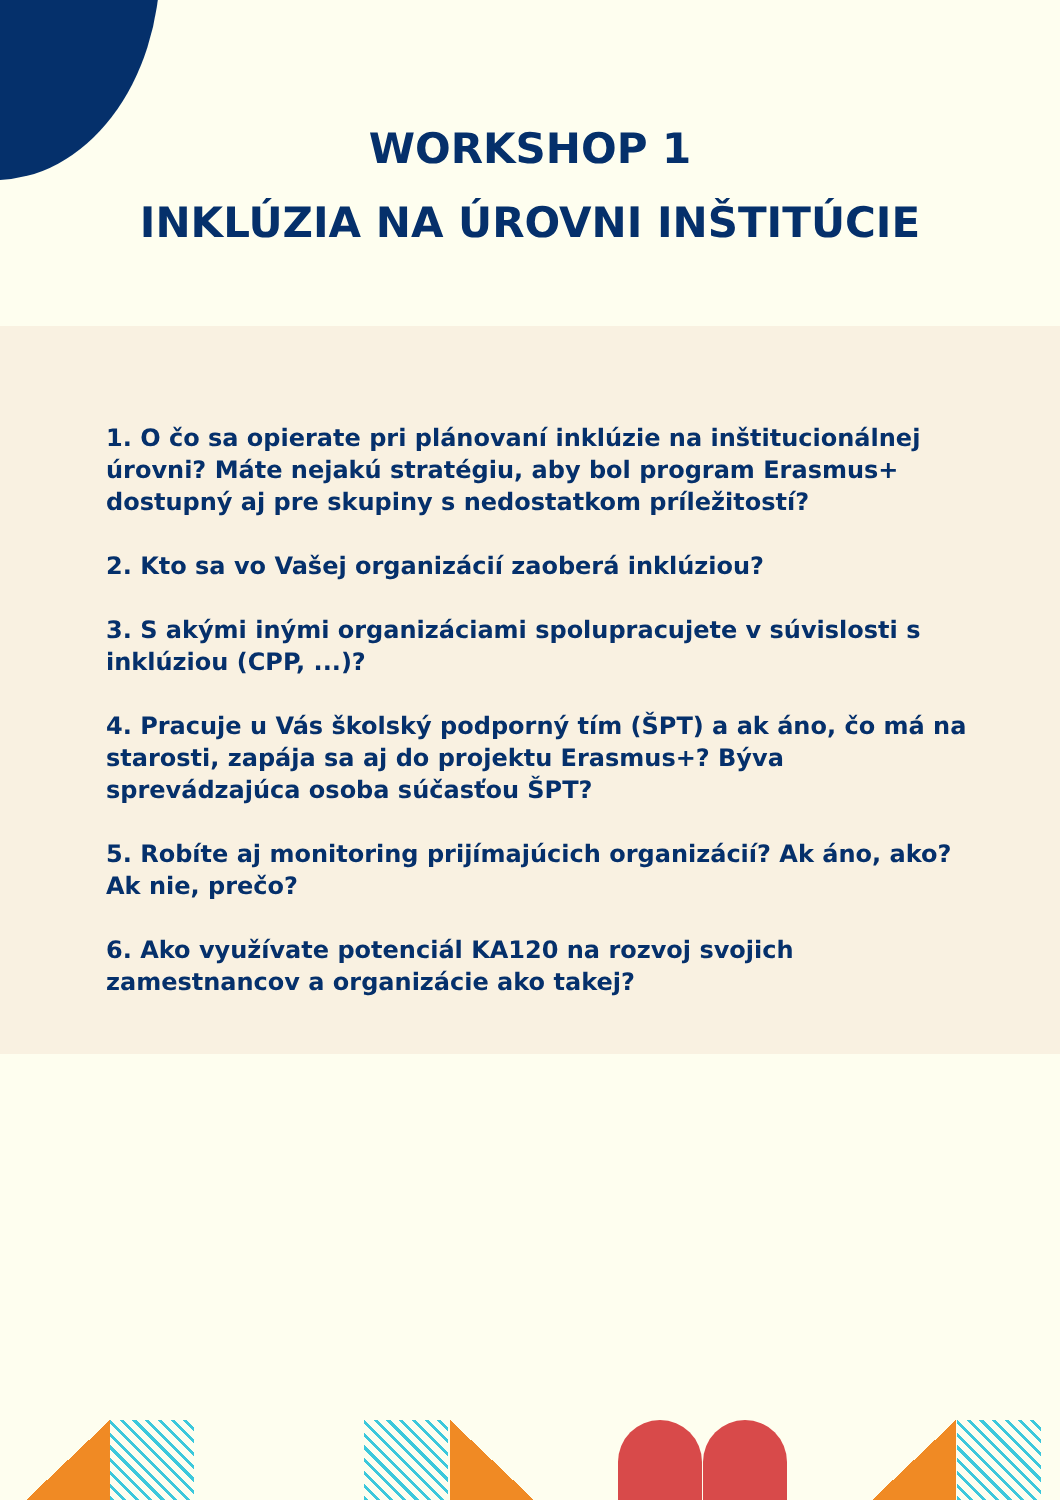WORKSHOP 1
INKLÚZIA NA ÚROVNI INŠTITÚCIE
1. O čo sa opierate pri plánovaní inklúzie na inštitucionálnej úrovni? Máte nejakú stratégiu, aby bol program Erasmus+ dostupný aj pre skupiny s nedostatkom príležitostí?
2. Kto sa vo Vašej organizácií zaoberá inklúziou?
3. S akými inými organizáciami spolupracujete v súvislosti s inklúziou (CPP, ...)?
4. Pracuje u Vás školský podporný tím (ŠPT) a ak áno, čo má na starosti, zapája sa aj do projektu Erasmus+? Býva sprevádzajúca osoba súčasťou ŠPT?
5. Robíte aj monitoring prijímajúcich organizácií? Ak áno, ako? Ak nie, prečo?
6. Ako využívate potenciál KA120 na rozvoj svojich zamestnancov a organizácie ako takej?